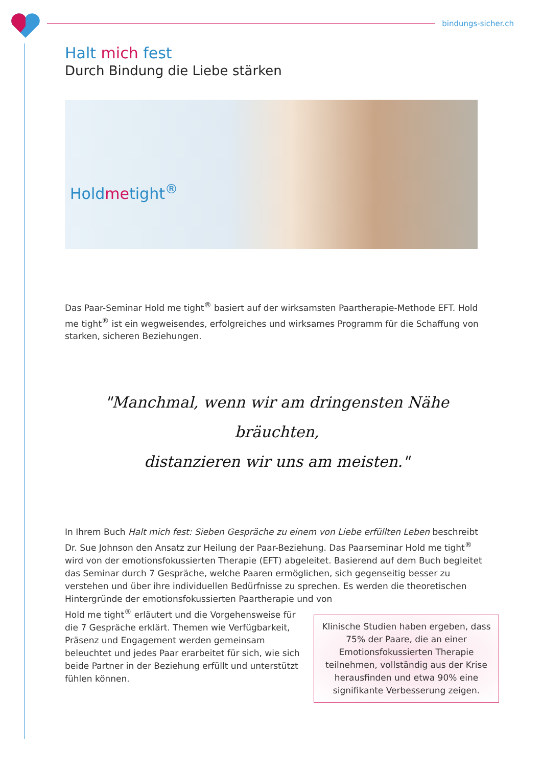bindungs-sicher.ch
Halt mich fest
Durch Bindung die Liebe stärken
Holdmetight<sup>®</sup>
Das Paar-Seminar Hold me tight<sup>®</sup> basiert auf der wirksamsten Paartherapie-Methode EFT. Hold me tight<sup>®</sup> ist ein wegweisendes, erfolgreiches und wirksames Programm für die Schaffung von starken, sicheren Beziehungen.
"Manchmal, wenn wir am dringensten Nähe bräuchten,
distanzieren wir uns am meisten."
In Ihrem Buch Halt mich fest: Sieben Gespräche zu einem von Liebe erfüllten Leben beschreibt Dr. Sue Johnson den Ansatz zur Heilung der Paar-Beziehung. Das Paarseminar Hold me tight<sup>®</sup> wird von der emotionsfokussierten Therapie (EFT) abgeleitet. Basierend auf dem Buch begleitet das Seminar durch 7 Gespräche, welche Paaren ermöglichen, sich gegenseitig besser zu verstehen und über ihre individuellen Bedürfnisse zu sprechen. Es werden die theoretischen Hintergründe der emotionsfokussierten Paartherapie und von
Klinische Studien haben ergeben, dass 75% der Paare, die an einer Emotionsfokussierten Therapie teilnehmen, vollständig aus der Krise herausfinden und etwa 90% eine signifikante Verbesserung zeigen.
Hold me tight<sup>®</sup> erläutert und die Vorgehensweise für die 7 Gespräche erklärt. Themen wie Verfügbarkeit, Präsenz und Engagement werden gemeinsam beleuchtet und jedes Paar erarbeitet für sich, wie sich beide Partner in der Beziehung erfüllt und unterstützt fühlen können.